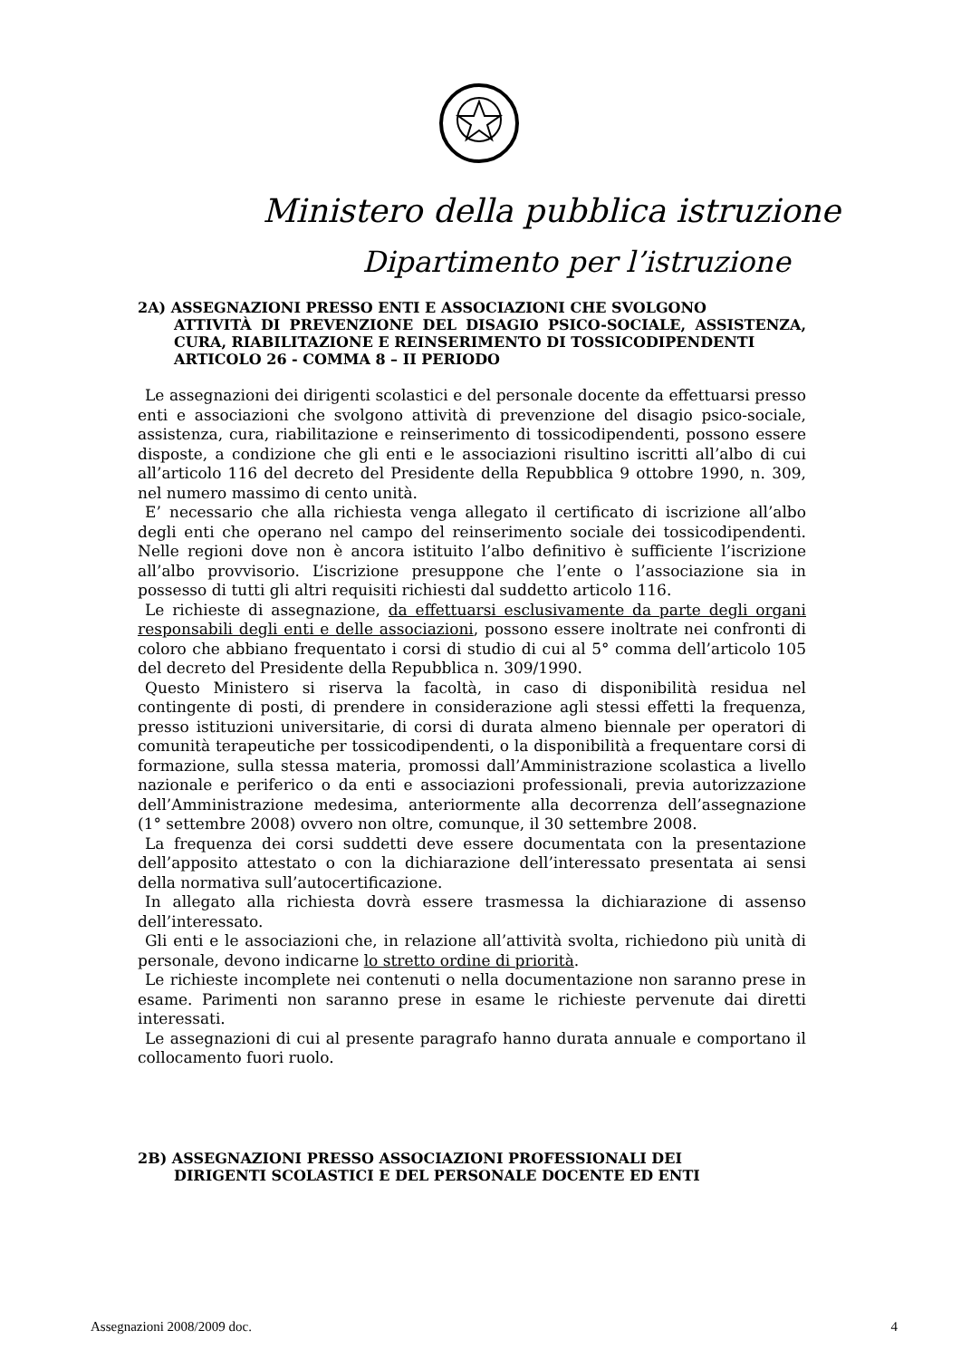Ministero della pubblica istruzione
Dipartimento per l’istruzione
2A) ASSEGNAZIONI PRESSO ENTI E ASSOCIAZIONI CHE SVOLGONO
ATTIVITÀ DI PREVENZIONE DEL DISAGIO PSICO-SOCIALE, ASSISTENZA, CURA, RIABILITAZIONE E REINSERIMENTO DI TOSSICODIPENDENTI
ARTICOLO 26 - COMMA 8 – II PERIODO
Le assegnazioni dei dirigenti scolastici e del personale docente da effettuarsi presso enti e associazioni che svolgono attività di prevenzione del disagio psico-sociale, assistenza, cura, riabilitazione e reinserimento di tossicodipendenti, possono essere disposte, a condizione che gli enti e le associazioni risultino iscritti all’albo di cui all’articolo 116 del decreto del Presidente della Repubblica 9 ottobre 1990, n. 309, nel numero massimo di cento unità.
E’ necessario che alla richiesta venga allegato il certificato di iscrizione all’albo degli enti che operano nel campo del reinserimento sociale dei tossicodipendenti. Nelle regioni dove non è ancora istituito l’albo definitivo è sufficiente l’iscrizione all’albo provvisorio. L’iscrizione presuppone che l’ente o l’associazione sia in possesso di tutti gli altri requisiti richiesti dal suddetto articolo 116.
Le richieste di assegnazione, da effettuarsi esclusivamente da parte degli organi responsabili degli enti e delle associazioni, possono essere inoltrate nei confronti di coloro che abbiano frequentato i corsi di studio di cui al 5° comma dell’articolo 105 del decreto del Presidente della Repubblica n. 309/1990.
Questo Ministero si riserva la facoltà, in caso di disponibilità residua nel contingente di posti, di prendere in considerazione agli stessi effetti la frequenza, presso istituzioni universitarie, di corsi di durata almeno biennale per operatori di comunità terapeutiche per tossicodipendenti, o la disponibilità a frequentare corsi di formazione, sulla stessa materia, promossi dall’Amministrazione scolastica a livello nazionale e periferico o da enti e associazioni professionali, previa autorizzazione dell’Amministrazione medesima, anteriormente alla decorrenza dell’assegnazione (1° settembre 2008) ovvero non oltre, comunque, il 30 settembre 2008.
La frequenza dei corsi suddetti deve essere documentata con la presentazione dell’apposito attestato o con la dichiarazione dell’interessato presentata ai sensi della normativa sull’autocertificazione.
In allegato alla richiesta dovrà essere trasmessa la dichiarazione di assenso dell’interessato.
Gli enti e le associazioni che, in relazione all’attività svolta, richiedono più unità di personale, devono indicarne lo stretto ordine di priorità.
Le richieste incomplete nei contenuti o nella documentazione non saranno prese in esame. Parimenti non saranno prese in esame le richieste pervenute dai diretti interessati.
Le assegnazioni di cui al presente paragrafo hanno durata annuale e comportano il collocamento fuori ruolo.
2B) ASSEGNAZIONI PRESSO ASSOCIAZIONI PROFESSIONALI DEI
DIRIGENTI SCOLASTICI E DEL PERSONALE DOCENTE ED ENTI
Assegnazioni 2008/2009 doc. 4